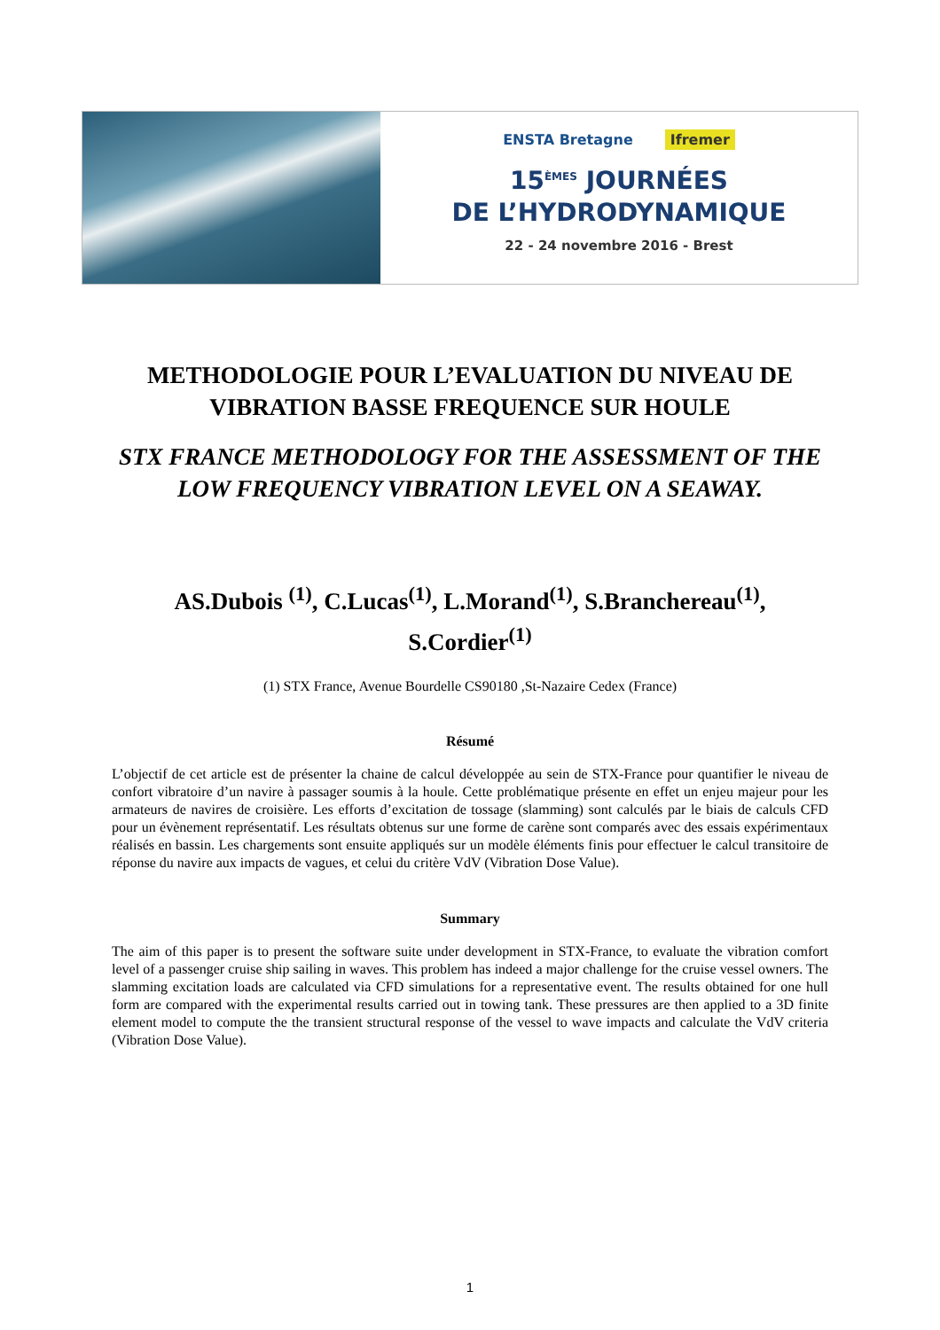ENSTA Bretagne Ifremer
15<sup>ÈMES</sup> JOURNÉES
DE L’HYDRODYNAMIQUE
22 - 24 novembre 2016 - Brest
METHODOLOGIE POUR L’EVALUATION DU NIVEAU DE VIBRATION BASSE FREQUENCE SUR HOULE
STX FRANCE METHODOLOGY FOR THE ASSESSMENT OF THE LOW FREQUENCY VIBRATION LEVEL ON A SEAWAY.
AS.Dubois <sup>(1)</sup>, C.Lucas<sup>(1)</sup>, L.Morand<sup>(1)</sup>, S.Branchereau<sup>(1)</sup>, S.Cordier<sup>(1)</sup>
(1) STX France, Avenue Bourdelle CS90180 ,St-Nazaire Cedex (France)
Résumé
L’objectif de cet article est de présenter la chaine de calcul développée au sein de STX-France pour quantifier le niveau de confort vibratoire d’un navire à passager soumis à la houle. Cette problématique présente en effet un enjeu majeur pour les armateurs de navires de croisière. Les efforts d’excitation de tossage (slamming) sont calculés par le biais de calculs CFD pour un évènement représentatif. Les résultats obtenus sur une forme de carène sont comparés avec des essais expérimentaux réalisés en bassin. Les chargements sont ensuite appliqués sur un modèle éléments finis pour effectuer le calcul transitoire de réponse du navire aux impacts de vagues, et celui du critère VdV (Vibration Dose Value).
Summary
The aim of this paper is to present the software suite under development in STX-France, to evaluate the vibration comfort level of a passenger cruise ship sailing in waves. This problem has indeed a major challenge for the cruise vessel owners. The slamming excitation loads are calculated via CFD simulations for a representative event. The results obtained for one hull form are compared with the experimental results carried out in towing tank. These pressures are then applied to a 3D finite element model to compute the the transient structural response of the vessel to wave impacts and calculate the VdV criteria (Vibration Dose Value).
1